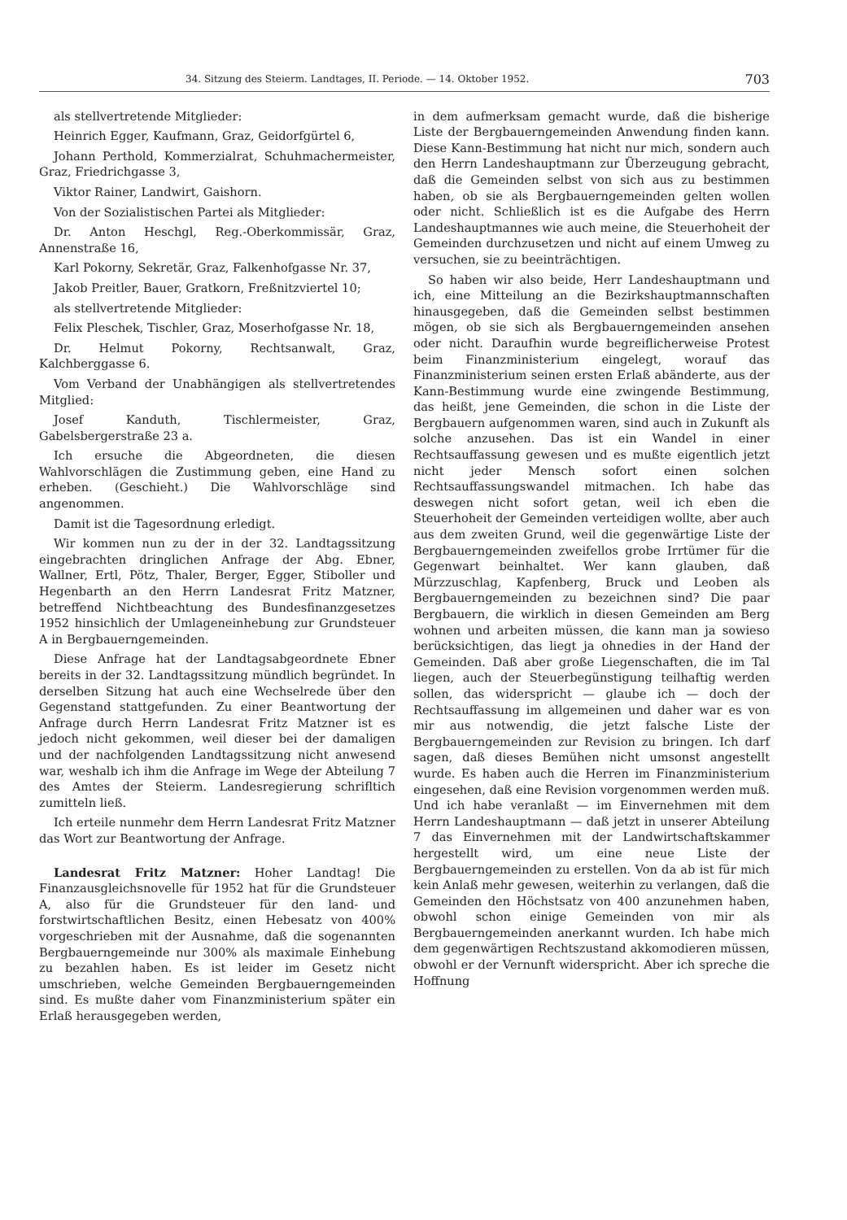34. Sitzung des Steierm. Landtages, II. Periode. — 14. Oktober 1952. 703
als stellvertretende Mitglieder:
Heinrich Egger, Kaufmann, Graz, Geidorfgürtel 6,
Johann Perthold, Kommerzialrat, Schuhmachermeister, Graz, Friedrichgasse 3,
Viktor Rainer, Landwirt, Gaishorn.
Von der Sozialistischen Partei als Mitglieder:
Dr. Anton Heschgl, Reg.-Oberkommissär, Graz, Annenstraße 16,
Karl Pokorny, Sekretär, Graz, Falkenhofgasse Nr. 37,
Jakob Preitler, Bauer, Gratkorn, Freßnitzviertel 10;
als stellvertretende Mitglieder:
Felix Pleschek, Tischler, Graz, Moserhofgasse Nr. 18,
Dr. Helmut Pokorny, Rechtsanwalt, Graz, Kalchberggasse 6.
Vom Verband der Unabhängigen als stellvertretendes Mitglied:
Josef Kanduth, Tischlermeister, Graz, Gabelsbergerstraße 23 a.
Ich ersuche die Abgeordneten, die diesen Wahlvorschlägen die Zustimmung geben, eine Hand zu erheben. (Geschieht.) Die Wahlvorschläge sind angenommen.
Damit ist die Tagesordnung erledigt.
Wir kommen nun zu der in der 32. Landtagssitzung eingebrachten dringlichen Anfrage der Abg. Ebner, Wallner, Ertl, Pötz, Thaler, Berger, Egger, Stiboller und Hegenbarth an den Herrn Landesrat Fritz Matzner, betreffend Nichtbeachtung des Bundesfinanzgesetzes 1952 hinsichlich der Umlageneinhebung zur Grundsteuer A in Bergbauerngemeinden.
Diese Anfrage hat der Landtagsabgeordnete Ebner bereits in der 32. Landtagssitzung mündlich begründet. In derselben Sitzung hat auch eine Wechselrede über den Gegenstand stattgefunden. Zu einer Beantwortung der Anfrage durch Herrn Landesrat Fritz Matzner ist es jedoch nicht gekommen, weil dieser bei der damaligen und der nachfolgenden Landtagssitzung nicht anwesend war, weshalb ich ihm die Anfrage im Wege der Abteilung 7 des Amtes der Steierm. Landesregierung schrifltich zumitteln ließ.
Ich erteile nunmehr dem Herrn Landesrat Fritz Matzner das Wort zur Beantwortung der Anfrage.
Landesrat Fritz Matzner: Hoher Landtag! Die Finanzausgleichsnovelle für 1952 hat für die Grundsteuer A, also für die Grundsteuer für den land- und forstwirtschaftlichen Besitz, einen Hebesatz von 400% vorgeschrieben mit der Ausnahme, daß die sogenannten Bergbauerngemeinde nur 300% als maximale Einhebung zu bezahlen haben. Es ist leider im Gesetz nicht umschrieben, welche Gemeinden Bergbauerngemeinden sind. Es mußte daher vom Finanzministerium später ein Erlaß herausgegeben werden,
in dem aufmerksam gemacht wurde, daß die bisherige Liste der Bergbauerngemeinden Anwendung finden kann. Diese Kann-Bestimmung hat nicht nur mich, sondern auch den Herrn Landeshauptmann zur Überzeugung gebracht, daß die Gemeinden selbst von sich aus zu bestimmen haben, ob sie als Bergbauerngemeinden gelten wollen oder nicht. Schließlich ist es die Aufgabe des Herrn Landeshauptmannes wie auch meine, die Steuerhoheit der Gemeinden durchzusetzen und nicht auf einem Umweg zu versuchen, sie zu beeinträchtigen.
So haben wir also beide, Herr Landeshauptmann und ich, eine Mitteilung an die Bezirkshauptmannschaften hinausgegeben, daß die Gemeinden selbst bestimmen mögen, ob sie sich als Bergbauerngemeinden ansehen oder nicht. Daraufhin wurde begreiflicherweise Protest beim Finanzministerium eingelegt, worauf das Finanzministerium seinen ersten Erlaß abänderte, aus der Kann-Bestimmung wurde eine zwingende Bestimmung, das heißt, jene Gemeinden, die schon in die Liste der Bergbauern aufgenommen waren, sind auch in Zukunft als solche anzusehen. Das ist ein Wandel in einer Rechtsauffassung gewesen und es mußte eigentlich jetzt nicht jeder Mensch sofort einen solchen Rechtsauffassungswandel mitmachen. Ich habe das deswegen nicht sofort getan, weil ich eben die Steuerhoheit der Gemeinden verteidigen wollte, aber auch aus dem zweiten Grund, weil die gegenwärtige Liste der Bergbauerngemeinden zweifellos grobe Irrtümer für die Gegenwart beinhaltet. Wer kann glauben, daß Mürzzuschlag, Kapfenberg, Bruck und Leoben als Bergbauerngemeinden zu bezeichnen sind? Die paar Bergbauern, die wirklich in diesen Gemeinden am Berg wohnen und arbeiten müssen, die kann man ja sowieso berücksichtigen, das liegt ja ohnedies in der Hand der Gemeinden. Daß aber große Liegenschaften, die im Tal liegen, auch der Steuerbegünstigung teilhaftig werden sollen, das widerspricht — glaube ich — doch der Rechtsauffassung im allgemeinen und daher war es von mir aus notwendig, die jetzt falsche Liste der Bergbauerngemeinden zur Revision zu bringen. Ich darf sagen, daß dieses Bemühen nicht umsonst angestellt wurde. Es haben auch die Herren im Finanzministerium eingesehen, daß eine Revision vorgenommen werden muß. Und ich habe veranlaßt — im Einvernehmen mit dem Herrn Landeshauptmann — daß jetzt in unserer Abteilung 7 das Einvernehmen mit der Landwirtschaftskammer hergestellt wird, um eine neue Liste der Bergbauerngemeinden zu erstellen. Von da ab ist für mich kein Anlaß mehr gewesen, weiterhin zu verlangen, daß die Gemeinden den Höchstsatz von 400 anzunehmen haben, obwohl schon einige Gemeinden von mir als Bergbauerngemeinden anerkannt wurden. Ich habe mich dem gegenwärtigen Rechtszustand akkomodieren müssen, obwohl er der Vernunft widerspricht. Aber ich spreche die Hoffnung